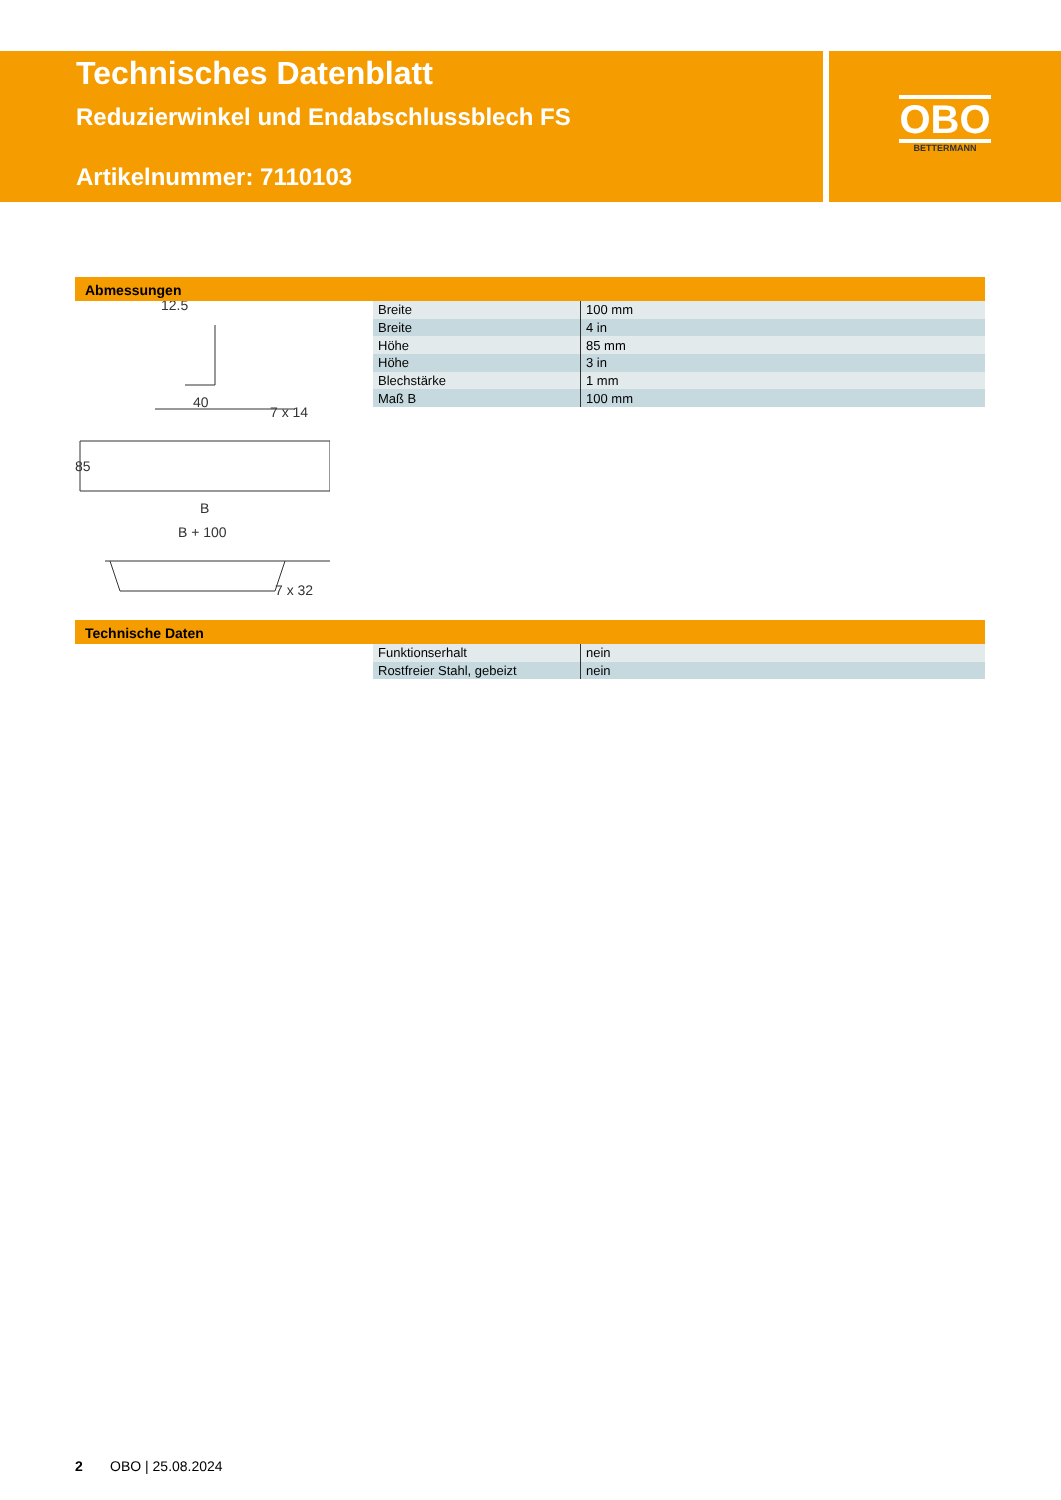Technisches Datenblatt
Reduzierwinkel und Endabschlussblech FS
Artikelnummer: 7110103
OBO
BETTERMANN
Abmessungen
12.5
40
7 x 14
85
B
B + 100
7 x 32
| Breite | 100 mm |
| Breite | 4 in |
| Höhe | 85 mm |
| Höhe | 3 in |
| Blechstärke | 1 mm |
| Maß B | 100 mm |
Technische Daten
| Funktionserhalt | nein |
| Rostfreier Stahl, gebeizt | nein |
2 OBO | 25.08.2024